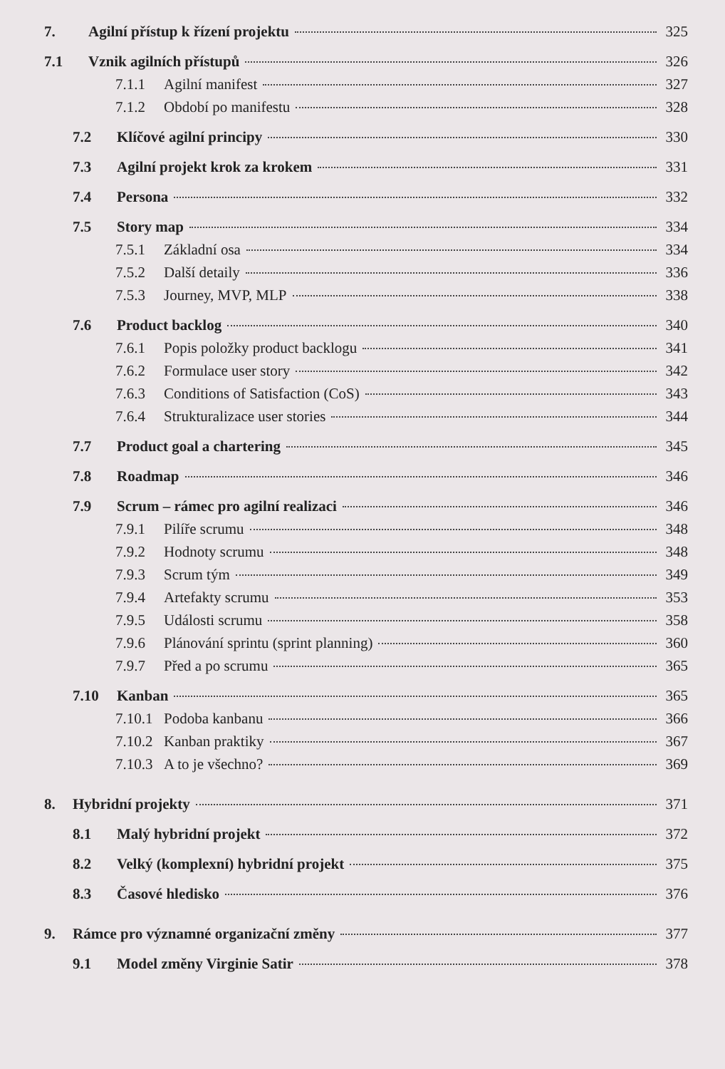7. Agilní přístup k řízení projektu 325
7.1 Vznik agilních přístupů 326
7.1.1 Agilní manifest 327
7.1.2 Období po manifestu 328
7.2 Klíčové agilní principy 330
7.3 Agilní projekt krok za krokem 331
7.4 Persona 332
7.5 Story map 334
7.5.1 Základní osa 334
7.5.2 Další detaily 336
7.5.3 Journey, MVP, MLP 338
7.6 Product backlog 340
7.6.1 Popis položky product backlogu 341
7.6.2 Formulace user story 342
7.6.3 Conditions of Satisfaction (CoS) 343
7.6.4 Strukturalizace user stories 344
7.7 Product goal a chartering 345
7.8 Roadmap 346
7.9 Scrum – rámec pro agilní realizaci 346
7.9.1 Pilíře scrumu 348
7.9.2 Hodnoty scrumu 348
7.9.3 Scrum tým 349
7.9.4 Artefakty scrumu 353
7.9.5 Události scrumu 358
7.9.6 Plánování sprintu (sprint planning) 360
7.9.7 Před a po scrumu 365
7.10 Kanban 365
7.10.1 Podoba kanbanu 366
7.10.2 Kanban praktiky 367
7.10.3 A to je všechno? 369
8. Hybridní projekty 371
8.1 Malý hybridní projekt 372
8.2 Velký (komplexní) hybridní projekt 375
8.3 Časové hledisko 376
9. Rámce pro významné organizační změny 377
9.1 Model změny Virginie Satir 378